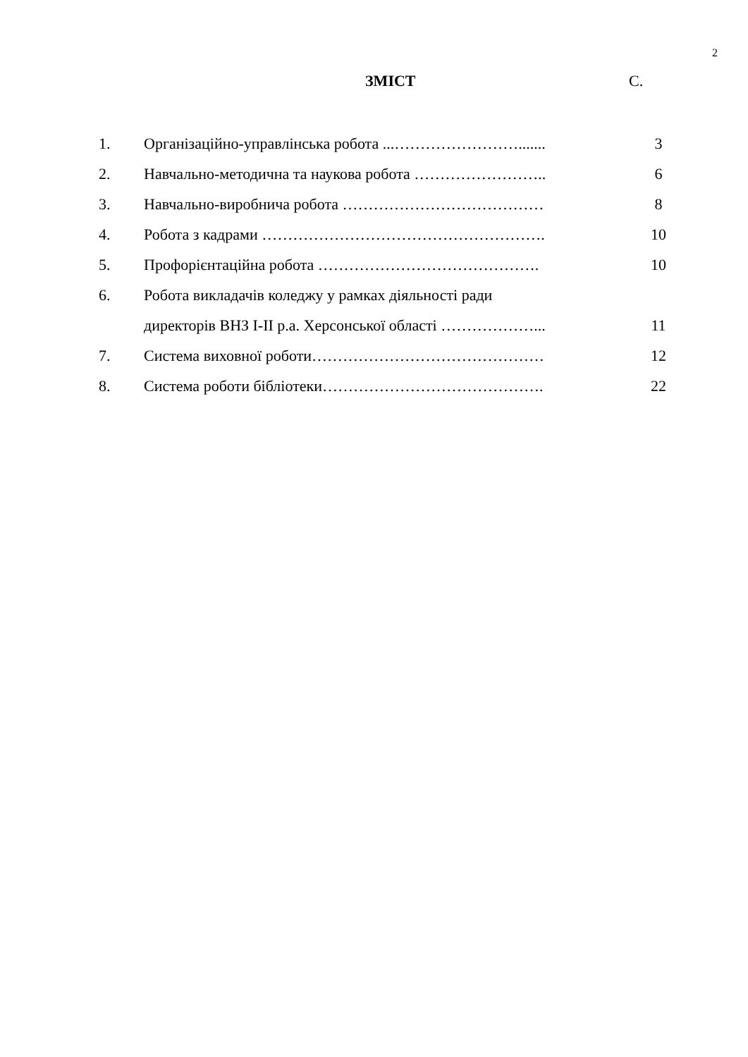2
ЗМІСТ С.
| 1. | Організаційно-управлінська робота ...……………………....... | 3 |
| 2. | Навчально-методична та наукова робота …………………….. | 6 |
| 3. | Навчально-виробнича робота ………………………………… | 8 |
| 4. | Робота з кадрами ………………………………………………. | 10 |
| 5. | Профорієнтаційна робота ……………………………………. | 10 |
| 6. | Робота викладачів коледжу у рамках діяльності ради | |
| | директорів ВНЗ І-ІІ р.а. Херсонської області ………………... | 11 |
| 7. | Система виховної роботи……………………………………… | 12 |
| 8. | Система роботи бібліотеки……………………………………. | 22 |